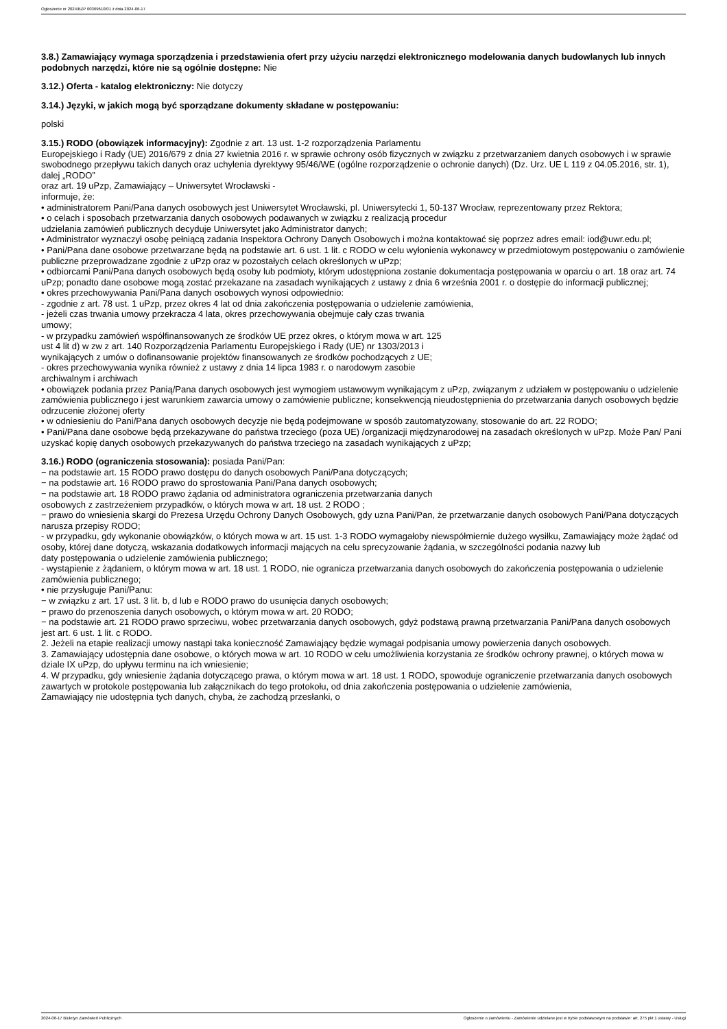Ogłoszenie nr 2024/BZP 00369610/01 z dnia 2024-06-17
3.8.) Zamawiający wymaga sporządzenia i przedstawienia ofert przy użyciu narzędzi elektronicznego modelowania danych budowlanych lub innych podobnych narzędzi, które nie są ogólnie dostępne: Nie
3.12.) Oferta - katalog elektroniczny: Nie dotyczy
3.14.) Języki, w jakich mogą być sporządzane dokumenty składane w postępowaniu:
polski
3.15.) RODO (obowiązek informacyjny): Zgodnie z art. 13 ust. 1-2 rozporządzenia Parlamentu
Europejskiego i Rady (UE) 2016/679 z dnia 27 kwietnia 2016 r. w sprawie ochrony osób fizycznych w związku z przetwarzaniem danych osobowych i w sprawie swobodnego przepływu takich danych oraz uchylenia dyrektywy 95/46/WE (ogólne rozporządzenie o ochronie danych) (Dz. Urz. UE L 119 z 04.05.2016, str. 1), dalej „RODO”
oraz art. 19 uPzp, Zamawiający – Uniwersytet Wrocławski -
informuje, że:
• administratorem Pani/Pana danych osobowych jest Uniwersytet Wrocławski, pl. Uniwersytecki 1, 50-137 Wrocław, reprezentowany przez Rektora;
• o celach i sposobach przetwarzania danych osobowych podawanych w związku z realizacją procedur
udzielania zamówień publicznych decyduje Uniwersytet jako Administrator danych;
• Administrator wyznaczył osobę pełniącą zadania Inspektora Ochrony Danych Osobowych i można kontaktować się poprzez adres email: iod@uwr.edu.pl;
• Pani/Pana dane osobowe przetwarzane będą na podstawie art. 6 ust. 1 lit. c RODO w celu wyłonienia wykonawcy w przedmiotowym postępowaniu o zamówienie publiczne przeprowadzane zgodnie z uPzp oraz w pozostałych celach określonych w uPzp;
• odbiorcami Pani/Pana danych osobowych będą osoby lub podmioty, którym udostępniona zostanie dokumentacja postępowania w oparciu o art. 18 oraz art. 74 uPzp; ponadto dane osobowe mogą zostać przekazane na zasadach wynikających z ustawy z dnia 6 września 2001 r. o dostępie do informacji publicznej;
• okres przechowywania Pani/Pana danych osobowych wynosi odpowiednio:
- zgodnie z art. 78 ust. 1 uPzp, przez okres 4 lat od dnia zakończenia postępowania o udzielenie zamówienia,
- jeżeli czas trwania umowy przekracza 4 lata, okres przechowywania obejmuje cały czas trwania
umowy;
- w przypadku zamówień współfinansowanych ze środków UE przez okres, o którym mowa w art. 125
ust 4 lit d) w zw z art. 140 Rozporządzenia Parlamentu Europejskiego i Rady (UE) nr 1303/2013 i
wynikających z umów o dofinansowanie projektów finansowanych ze środków pochodzących z UE;
- okres przechowywania wynika również z ustawy z dnia 14 lipca 1983 r. o narodowym zasobie
archiwalnym i archiwach
• obowiązek podania przez Panią/Pana danych osobowych jest wymogiem ustawowym wynikającym z uPzp, związanym z udziałem w postępowaniu o udzielenie zamówienia publicznego i jest warunkiem zawarcia umowy o zamówienie publiczne; konsekwencją nieudostępnienia do przetwarzania danych osobowych będzie odrzucenie złożonej oferty
• w odniesieniu do Pani/Pana danych osobowych decyzje nie będą podejmowane w sposób zautomatyzowany, stosowanie do art. 22 RODO;
• Pani/Pana dane osobowe będą przekazywane do państwa trzeciego (poza UE) /organizacji międzynarodowej na zasadach określonych w uPzp. Może Pan/ Pani uzyskać kopię danych osobowych przekazywanych do państwa trzeciego na zasadach wynikających z uPzp;
3.16.) RODO (ograniczenia stosowania): posiada Pani/Pan:
− na podstawie art. 15 RODO prawo dostępu do danych osobowych Pani/Pana dotyczących;
− na podstawie art. 16 RODO prawo do sprostowania Pani/Pana danych osobowych;
− na podstawie art. 18 RODO prawo żądania od administratora ograniczenia przetwarzania danych
osobowych z zastrzeżeniem przypadków, o których mowa w art. 18 ust. 2 RODO ;
− prawo do wniesienia skargi do Prezesa Urzędu Ochrony Danych Osobowych, gdy uzna Pani/Pan, że przetwarzanie danych osobowych Pani/Pana dotyczących narusza przepisy RODO;
- w przypadku, gdy wykonanie obowiązków, o których mowa w art. 15 ust. 1-3 RODO wymagałoby niewspółmiernie dużego wysiłku, Zamawiający może żądać od osoby, której dane dotyczą, wskazania dodatkowych informacji mających na celu sprecyzowanie żądania, w szczególności podania nazwy lub
daty postępowania o udzielenie zamówienia publicznego;
- wystąpienie z żądaniem, o którym mowa w art. 18 ust. 1 RODO, nie ogranicza przetwarzania danych osobowych do zakończenia postępowania o udzielenie zamówienia publicznego;
• nie przysługuje Pani/Panu:
− w związku z art. 17 ust. 3 lit. b, d lub e RODO prawo do usunięcia danych osobowych;
− prawo do przenoszenia danych osobowych, o którym mowa w art. 20 RODO;
− na podstawie art. 21 RODO prawo sprzeciwu, wobec przetwarzania danych osobowych, gdyż podstawą prawną przetwarzania Pani/Pana danych osobowych jest art. 6 ust. 1 lit. c RODO.
2. Jeżeli na etapie realizacji umowy nastąpi taka konieczność Zamawiający będzie wymagał podpisania umowy powierzenia danych osobowych.
3. Zamawiający udostępnia dane osobowe, o których mowa w art. 10 RODO w celu umożliwienia korzystania ze środków ochrony prawnej, o których mowa w dziale IX uPzp, do upływu terminu na ich wniesienie;
4. W przypadku, gdy wniesienie żądania dotyczącego prawa, o którym mowa w art. 18 ust. 1 RODO, spowoduje ograniczenie przetwarzania danych osobowych zawartych w protokole postępowania lub załącznikach do tego protokołu, od dnia zakończenia postępowania o udzielenie zamówienia,
Zamawiający nie udostępnia tych danych, chyba, że zachodzą przesłanki, o
2024-06-17 Biuletyn Zamówień Publicznych Ogłoszenie o zamówieniu - Zamówienie udzielane jest w trybie podstawowym na podstawie: art. 275 pkt 1 ustawy - Usługi